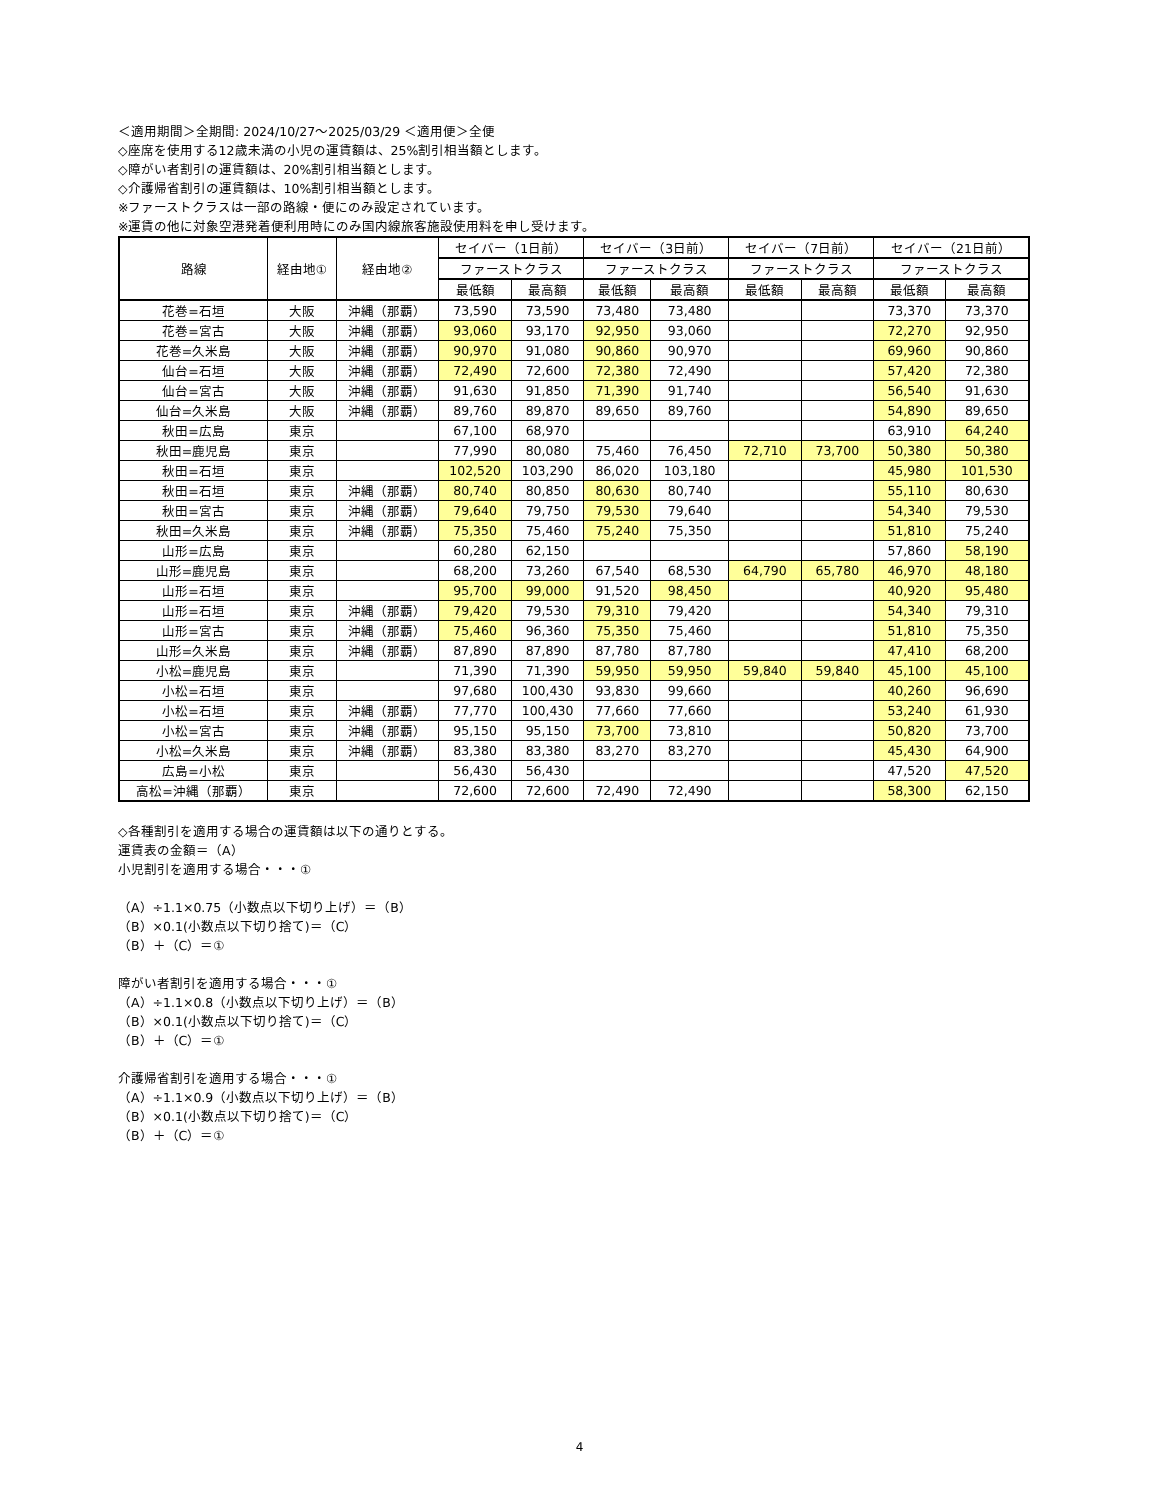＜適用期間＞全期間: 2024/10/27～2025/03/29 ＜適用便＞全便
◇座席を使用する12歳未満の小児の運賃額は、25%割引相当額とします。
◇障がい者割引の運賃額は、20%割引相当額とします。
◇介護帰省割引の運賃額は、10%割引相当額とします。
※ファーストクラスは一部の路線・便にのみ設定されています。
※運賃の他に対象空港発着便利用時にのみ国内線旅客施設使用料を申し受けます。
| 路線 | 経由地① | 経由地② | セイバー（1日前） | | セイバー（3日前） | | セイバー（7日前） | | セイバー（21日前） | |
| --- | --- | --- | --- | --- | --- | --- | --- | --- | --- | --- |
| | | | ファーストクラス | | ファーストクラス | | ファーストクラス | | ファーストクラス | |
| | | | 最低額 | 最高額 | 最低額 | 最高額 | 最低額 | 最高額 | 最低額 | 最高額 |
| 花巻=石垣 | 大阪 | 沖縄（那覇） | 73,590 | 73,590 | 73,480 | 73,480 | | | 73,370 | 73,370 |
| 花巻=宮古 | 大阪 | 沖縄（那覇） | 93,060 | 93,170 | 92,950 | 93,060 | | | 72,270 | 92,950 |
| 花巻=久米島 | 大阪 | 沖縄（那覇） | 90,970 | 91,080 | 90,860 | 90,970 | | | 69,960 | 90,860 |
| 仙台=石垣 | 大阪 | 沖縄（那覇） | 72,490 | 72,600 | 72,380 | 72,490 | | | 57,420 | 72,380 |
| 仙台=宮古 | 大阪 | 沖縄（那覇） | 91,630 | 91,850 | 71,390 | 91,740 | | | 56,540 | 91,630 |
| 仙台=久米島 | 大阪 | 沖縄（那覇） | 89,760 | 89,870 | 89,650 | 89,760 | | | 54,890 | 89,650 |
| 秋田=広島 | 東京 | | 67,100 | 68,970 | | | | | 63,910 | 64,240 |
| 秋田=鹿児島 | 東京 | | 77,990 | 80,080 | 75,460 | 76,450 | 72,710 | 73,700 | 50,380 | 50,380 |
| 秋田=石垣 | 東京 | | 102,520 | 103,290 | 86,020 | 103,180 | | | 45,980 | 101,530 |
| 秋田=石垣 | 東京 | 沖縄（那覇） | 80,740 | 80,850 | 80,630 | 80,740 | | | 55,110 | 80,630 |
| 秋田=宮古 | 東京 | 沖縄（那覇） | 79,640 | 79,750 | 79,530 | 79,640 | | | 54,340 | 79,530 |
| 秋田=久米島 | 東京 | 沖縄（那覇） | 75,350 | 75,460 | 75,240 | 75,350 | | | 51,810 | 75,240 |
| 山形=広島 | 東京 | | 60,280 | 62,150 | | | | | 57,860 | 58,190 |
| 山形=鹿児島 | 東京 | | 68,200 | 73,260 | 67,540 | 68,530 | 64,790 | 65,780 | 46,970 | 48,180 |
| 山形=石垣 | 東京 | | 95,700 | 99,000 | 91,520 | 98,450 | | | 40,920 | 95,480 |
| 山形=石垣 | 東京 | 沖縄（那覇） | 79,420 | 79,530 | 79,310 | 79,420 | | | 54,340 | 79,310 |
| 山形=宮古 | 東京 | 沖縄（那覇） | 75,460 | 96,360 | 75,350 | 75,460 | | | 51,810 | 75,350 |
| 山形=久米島 | 東京 | 沖縄（那覇） | 87,890 | 87,890 | 87,780 | 87,780 | | | 47,410 | 68,200 |
| 小松=鹿児島 | 東京 | | 71,390 | 71,390 | 59,950 | 59,950 | 59,840 | 59,840 | 45,100 | 45,100 |
| 小松=石垣 | 東京 | | 97,680 | 100,430 | 93,830 | 99,660 | | | 40,260 | 96,690 |
| 小松=石垣 | 東京 | 沖縄（那覇） | 77,770 | 100,430 | 77,660 | 77,660 | | | 53,240 | 61,930 |
| 小松=宮古 | 東京 | 沖縄（那覇） | 95,150 | 95,150 | 73,700 | 73,810 | | | 50,820 | 73,700 |
| 小松=久米島 | 東京 | 沖縄（那覇） | 83,380 | 83,380 | 83,270 | 83,270 | | | 45,430 | 64,900 |
| 広島=小松 | 東京 | | 56,430 | 56,430 | | | | | 47,520 | 47,520 |
| 高松=沖縄（那覇） | 東京 | | 72,600 | 72,600 | 72,490 | 72,490 | | | 58,300 | 62,150 |
◇各種割引を適用する場合の運賃額は以下の通りとする。
運賃表の金額＝（A）
小児割引を適用する場合・・・①
（A）÷1.1×0.75（小数点以下切り上げ）＝（B）
（B）×0.1(小数点以下切り捨て)＝（C）
（B）＋（C）＝①
障がい者割引を適用する場合・・・①
（A）÷1.1×0.8（小数点以下切り上げ）＝（B）
（B）×0.1(小数点以下切り捨て)＝（C）
（B）＋（C）＝①
介護帰省割引を適用する場合・・・①
（A）÷1.1×0.9（小数点以下切り上げ）＝（B）
（B）×0.1(小数点以下切り捨て)＝（C）
（B）＋（C）＝①
4